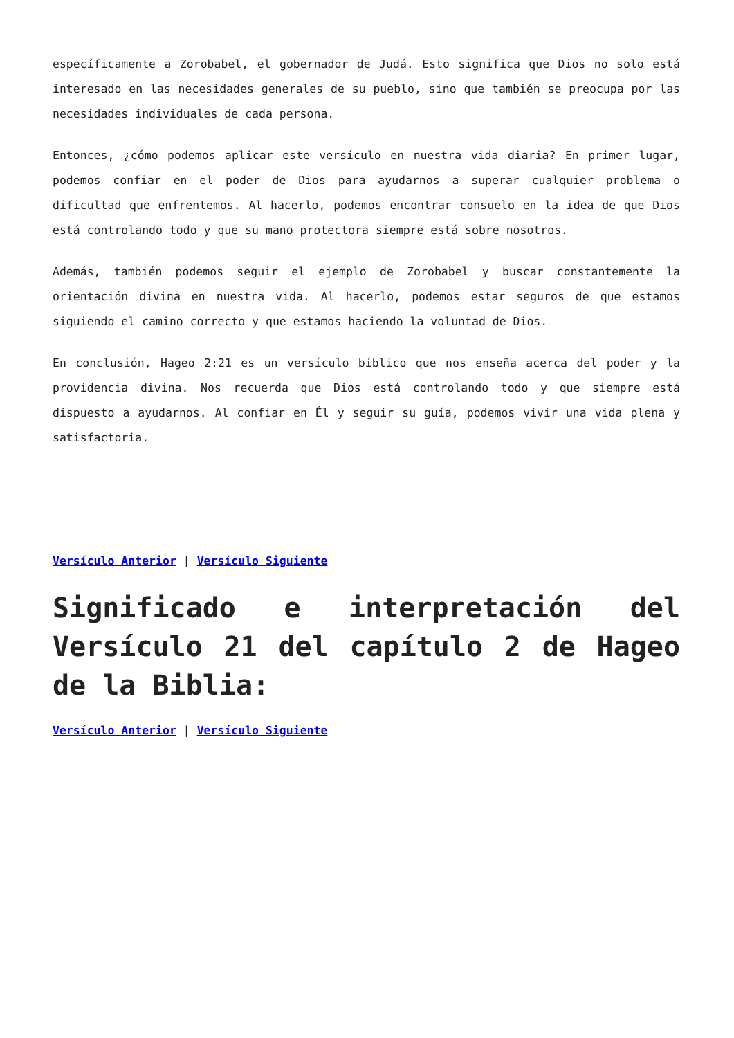específicamente a Zorobabel, el gobernador de Judá. Esto significa que Dios no solo está interesado en las necesidades generales de su pueblo, sino que también se preocupa por las necesidades individuales de cada persona.
Entonces, ¿cómo podemos aplicar este versículo en nuestra vida diaria? En primer lugar, podemos confiar en el poder de Dios para ayudarnos a superar cualquier problema o dificultad que enfrentemos. Al hacerlo, podemos encontrar consuelo en la idea de que Dios está controlando todo y que su mano protectora siempre está sobre nosotros.
Además, también podemos seguir el ejemplo de Zorobabel y buscar constantemente la orientación divina en nuestra vida. Al hacerlo, podemos estar seguros de que estamos siguiendo el camino correcto y que estamos haciendo la voluntad de Dios.
En conclusión, Hageo 2:21 es un versículo bíblico que nos enseña acerca del poder y la providencia divina. Nos recuerda que Dios está controlando todo y que siempre está dispuesto a ayudarnos. Al confiar en Él y seguir su guía, podemos vivir una vida plena y satisfactoria.
Versículo Anterior | Versículo Siguiente
Significado e interpretación del Versículo 21 del capítulo 2 de Hageo de la Biblia:
Versículo Anterior | Versículo Siguiente